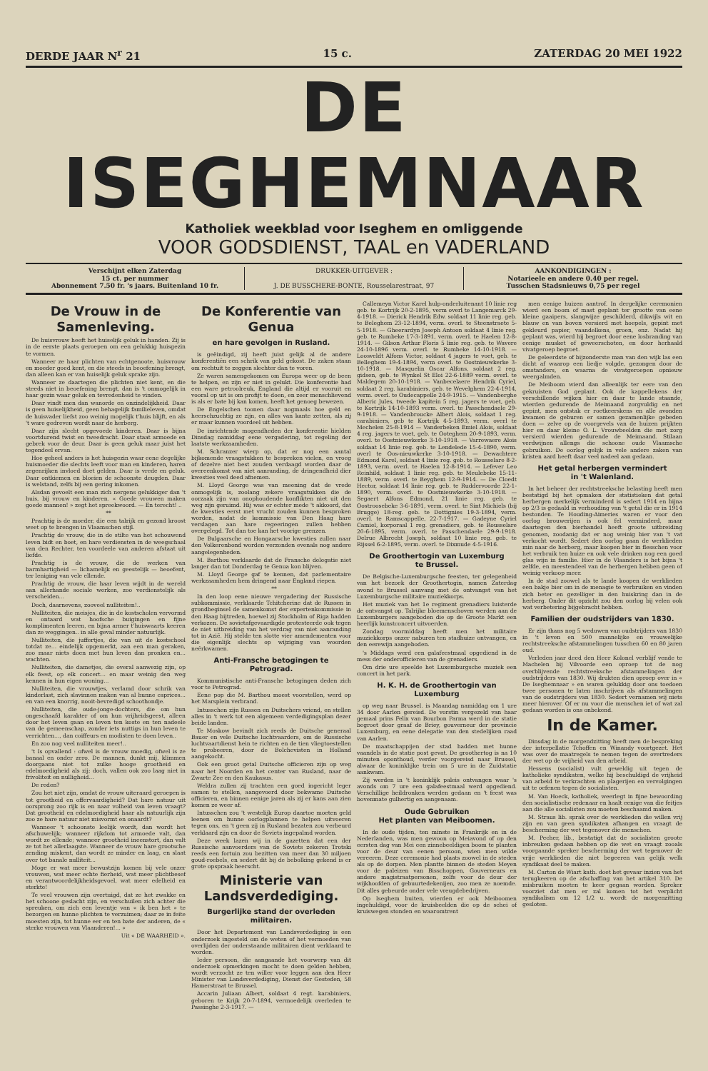DERDE JAAR N<sup>r</sup> 21 15 c. ZATERDAG 20 MEI 1922
DE ISEGHEMNAAR
Katholiek weekblad voor Iseghem en omliggende
VOOR GODSDIENST, TAAL en VADERLAND
Verschijnt elken Zaterdag
15 ct. per nummer
Abonnement 7.50 fr. 's jaars. Buitenland 10 fr.
DRUKKER-UITGEVER :
J. DE BUSSCHERE-BONTE, Rousselarestraat, 97
AANKONDIGINGEN :
Notarieele en andere 0.40 per regel.
Tusschen Stadsnieuws 0,75 per regel
De Vrouw in de Samenleving.
De huisvrouw heeft het huiselijk geluk in handen. Zij is in de eerste plaats geroepen om een gelukkig huisgezin te vormen.
Wanneer ze haar plichten van echtgenoote, huisvrouw en moeder goed kent, en die steeds in beoefening brengt, dan alleen kan er van huiselijk geluk sprake zijn.
Wanneer ze daartegen die plichten niet kent, en die steeds niet in beoefening brengt, dan is 't onmogelijk in haar gezin waar geluk en tevredenheid te vinden.
Daar vindt men dan wanorde en onzindelijkheid. Daar is geen huiselijkheid, geen behagelijk familieleven, omdat de huisvader liefst zoo weinig mogelijk t'huis blijft, en als 't ware gedreven wordt naar de herberg.
Daar zijn slecht opgevoede kinderen. Daar is bijna voortdurend twist en tweedracht. Daar staat armoede en gebrek voor de deur. Daar is geen geluk maar juist het tegendeel ervan.
Hoe geheel anders is het huisgezin waar eene degelijke huismoeder die slechts leeft voor man en kinderen, haren zegenrijken invloed doet gelden. Daar is vrede en geluk. Daar ontkiemen en bloeien de schoonste deugden. Daar is welstand, zelfs bij een gering inkomen.
Alsdan gevoelt een man zich nergens gelukkiger dan 't huis, bij vrouw en kinderen. « Goede vrouwen maken goede mannen! » zegt het spreekwoord. — En terecht! ..
**
Prachtig is de moeder, die een talrijk en gezond kroost weet op te brengen in Vlaamschen stijl.
Prachtig de vrouw, die in de stilte van het schouwend leven bidt en boet, en hare verdiensten in de weegschaal van den Rechter, ten voordeele van anderen afstaat uit liefde.
Prachtig is de vrouw, die de werken van barmhartigheid — lichamelijk en geestelijk — beoefent, ter leniging van vele ellende.
Prachtig de vrouw, die haar leven wijdt in de wereld aan allerhande sociale werken, zoo verdienstelijk als verscheiden...
Doch, daarnevens, zooveel nulliteiten!..
Nulliteiten, die meisjes, die in de kostscholen vervormd en ontaard wat hoofsche buigingen en fijne komplimenten leeren, en bijna armer t'huiswaarts keeren dan ze weggingen.. in alle geval minder natuurlijk.
Nulliteiten, die juffertjes, die van uit de kostschool totdat ze... eindelijk opgemerkt, aan een man geraken, zoo maar niets doen met hun leven dan pronken en... wachten.
Nulliteiten, die dametjes, die overal aanwezig zijn, op elk feest, op elk concert... en maar weinig den weg kennen in hun eigen woning...
Nulliteiten, die vrouwtjes, verlamd door schrik van kinderlast, zich slavinnen maken van al hunne caprices... en van een knorrig, nooit-bevredigd schoothondje.
Nulliteiten, die oude-jonge-dochters, die om hun ongeschaafd karakter of om hun vrijheidsgeest, alleen door het leven gaan en leven ten koste en ten nadeele van de gemeenschap, zonder iets nuttigs in hun leven te verrichten..., dan coiffeurs en modisten te doen leven..
En zoo nog veel nulliteiten meer!..
't Is opvallend : ofwel is de vrouw moedig, ofwel is ze banaal en onder zero. De mannen, dunkt mij, klimmen doorgaans niet tot zulke hooge grootheid en edelmoedigheid als zij; doch, vallen ook zoo laag niet in frivoliteit en nulligheid...
De reden?
Zou het niet zijn, omdat de vrouw uiteraard geroepen is tot grootheid en offervaardigheid? Dat hare natuur uit oorsprong zoo rijk is en naar volheid van leven vraagt? Dat grootheid en edelmoedigheid haar als natuurlijk zijn zoo ze hare natuur niet misvormt en onaardt?
Wanneer 't schoonste leelijk wordt, dan wordt het afschuwelijk; wanneer rijkdom tot armoede valt, dan wordt ze ellende; wanneer grootheid ineenstort, dan valt ze tot het allerlaagste. Wanneer de vrouw hare grootsche zending miskent, dan wordt ze minder en laag, en slaat over tot banale nulliteit...
Moge er wat meer bewustzijn komen bij vele onzer vrouwen, wat meer echte fierheid, wat meer plichtbesef en verantwoordelijkheidsgevoel, wat meer edelheid en sterkte!
Te veel vrouwen zijn overtuigd, dat ze het zwakke en het schoone geslacht zijn, en verschuilen zich achter die spreuken, om zich een leventje van « ik ben het » te bezorgen en hunne plichten te verzuimen; daar ze in feite moesten zijn, tot hunne eer en ten bate der anderen, de « sterke vrouwen van Vlaanderen!... »
Uit « DE WAARHEID ».
De Konferentie van Genua
en hare gevolgen in Rusland.
is geëindigd, zij heeft juist gelijk al de andere konferentiën een schrik van geld gekost. De zaken staan om rechtuit te zeggen slechter dan te voren.
Ze waren samengekomen om Europa weer op de been te helpen, en zijn er niet in gelukt. Die konferentie had een ware petroolreuk, England die altijd er vooruit en vooral op uit is om profijt te doen, en zeer menschlievend is als er bate bij kan komen, heeft het genoeg bewezen.
De Engelschen toonen daar nogmaals hoe geld en heerschzuchtig ze zijn, en alles van kante zetten, als zij er maar kunnen voordeel uit hebben.
De inrichtende mogendheden der konferentie hielden Dinsdag namiddag eene vergadering, tot regeling der laatste werkzaamheden.
M. Schranzer wierp op, dat er nog een aantal bijkomende vraagstukken te bespreken vielen, en vroeg of dezelve niet best zouden verdaagd worden daar de overeenkomst van niet aanranding, de dringendheid dier kwesties veel deed afnemen.
M. Lloyd George was van meening dat de vrede onmogelijk is, zoolang zekere vraagstukken die de oorzaak zijn van onophoudende konflikten niet uit den weg zijn geruimd. Hij was er echter mede 't akkoord, dat de kwesties eerst met vrucht zouden kunnen besproken worden, nadat de kommissie van Den Haag hare verslagen aan hare regeeringen zullen hebben overgelegd. Tot dan toe kan het voorige grenzen.
De Bulgaarsche en Hongaarsche kwesties zullen naar den Volkerenbond worden verzonden evenals nog andere aangelegenheden.
M. Barthou verklaarde dat de Fransche delegatie niet langer dan tot Donderdag te Genua kon blijven.
M. Lloyd George gaf te kennen, dat parlementaire werkzaamheden hem dringend naar England riepen.
**
In den loop eene nieuwe vergadering der Russische subkommissie, verklaarde Tchitcherine dat de Russen in grondbeginsel de samenkomst der expertenkommissie in den Haag bijtreden, hoewel zij Stockholm of Riga hadden verkozen. De sovietafgevaardigde protesteerde ook tegen de niet uitbreiding van het verdrag van niet aanranding tot in Azië. Hij stelde ten slotte vier amendementen voor die eigenlijk slechts op wijziging van woorden neêrkwamen.
Anti-Fransche betogingen te Petrograd.
Kommunistische anti-Fransche betogingen deden zich voor te Petrograd.
Eene pop die M. Barthou moest voorstellen, werd op het Marsplein verbrand.
Intusschen zijn Russen en Duitschers vriend, en stellen alles in 't werk tot een algemeen verdedigingsplan dezer beide landen.
Te Moskow bevindt zich reeds de Duitsche generaal Bauer en vele Duitsche luchtvaarders, om de Russische luchtvaartdienst hein te richten en de tien vliegtoestellen te probeeren, door de Bolchevisten in Holland aangekocht.
Ook een groot getal Duitsche officieren zijn op weg naar het Noorden en het center van Rusland, naar de Zwarte Zee en den Kaukasus.
Weldra zullen zij trachten een goed ingericht leger samen te stellen, aangevoerd door bekwame Duitsche officieren, en binnen eenige jaren als zij er kans aan zien komen ze weer af.
Intusschen zou 't westelijk Europ daartoe moeten geld leenen om hunne oorlogplannen te helpen uitvoeren tegen ons, en 't geen zij in Rusland bezaten zou verbeurd verklaard zijn en door de Soviets ingepalmd worden.
Deze week lazen wij in de gazetten dat een der Russische aanvoerders van de Soviets zekeren Trotski reeds een fortuin zou bezitten van meer dan 30 miljoen goud-roebels, en sedert dit bij de bebolking gekend is er grote opspraak heerscht.
Ministerie van Landsverdediging.
Burgerlijke stand der overleden militairen.
Door het Departement van Landsverdediging is een onderzoek ingesteld om de weten of het vermoeden van overlijden der onderstaande militairen dient verklaard te worden.
Ieder persoon, die aangaande het voorwerp van dit onderzoek opmerkingen mocht te doen gelden hebben, wordt verzocht ze ten willer voor leggen aan den Heer Minister van Landsverdediging, Dienst der Gesteden, 58 Hamerstraat te Brussel.
Accarin Juliaan Albert, soldaat 4 regt. karabiniers, geboren te Krijk 20-7-1894, vermoedelijk overleden te Passinghe 2-3-1917. —
Callemeyn Victor Karel hulp-onderluitenant 10 linie reg geb. te Kortrijk 20-2-1895, verm overl te Langemarck 29-4-1918. — Dierick Hendrik Edw. soldaat 11 linie reg. geb. te Beleghem 23-12-1894, verm. overl. te Steenstraete 5-5-1918. — Gheerardyn Joseph Antoon soldaat 4 linie reg. geb. te Rumbeke 17-3-1891, verm. overl. te Haelen 12-8-1914. — Gilson Arthur Floris 5 linie reg. geb. te Wavere 24-10-1896 verm. overl. te Rumbeke 14-10-1918. — Loosveldt Alfons Victor, soldaat 4 jagers te voet, geb. te Belleghem 19-4-1894, verm overl. te Oostnieuwkerke 3-10-1918. — Masquelin Oscar Alfons, soldaat 2 reg. gidsen, geb. te Wynkel St Eloi 22-6-1889 verm. overl. te Maldegem 20-10-1918. — Vanbecelaere Hendrik Cyriel, soldaat 2 reg. karabiniers, geb. te Wevelghem 22-4-1914, verm. overl. te Oudecappelle 24-9-1915. — Vandenberghe Alberic Jules, tweede kapitein 5 reg. jagers te voet, geb. te Kortrijk 14-10-1893 verm. overl. te Passchendaele 29-9-1918. — Vandenbroucke Albert Alois, soldaat 1 reg. carabiniers, geb te Kortrijk 4-5-1893, verm. overl te Mechelen 25-8-1914 — Vanderbeken Emiel Alois, soldaat 4 reg. jagers te voet, geb. te Ooteghem 20-9-1893, verm. overl. te Oostnieuwkerke 3-10-1918. — Varrewaere Alois soldaat 14 linie reg. geb. te Lendelede 15-4-1890, verm. overl te Oos-nieuwkerke 3-10-1918. — Dewachtere Edmond Karel, soldaat 4 linie reg. geb. te Rousselare 8-2-1893, verm. overl. te Haelen 12-8-1914. — Lefever Leo Reinhild, soldaat 1 linie reg. geb. te Meulebeke 15-11-1889, verm. overl. te Beyghem 12-9-1914. — De Cloedt Hector, soldaat 14 linie reg. geb. te Ruddervoorde 22-1-1890, verm. overl. te Oostnieuwkerke 3-10-1918. — Segaert Alfons Edmond, 21 linie reg. geb. te Oostroosebeke 3-6-1891, verm. overl. te Sint Michiels (bij Brugge) 18-reg. geb. te Dottignies 19-3-1894, verm. overl. te Ramscappelle, 22-7-1917. — Gadeyne Cyriel Camiel, korporaal 1 reg. grenadiers, geb. te Rousselare 20-6-1895, verm. overl. te Passchendaele 29-9-1918. Delrue Albrecht Joseph, soldaat 10 linie reg. geb. te Rijssel 6-2-1895, verm. overl. te Dixmude 4-5-1916.
De Groothertogin van Luxemburg
te Brussel.
De Belgische-Luxemburgsche feesten, ter gelegenheid van het bezoek der Groothertogin, namen Zaterdag avond te Brussel aanvang met de ontvangst van het Luxemburgsche militaire muziekkorps.
Het muziek van het 1e regiment grenadiers luisterde de ontvangst op. Talrijke bloemenschoven werden aan de Luxemburgers aangeboden die op de Groote Markt een heerlijk kunstconcert uitvoerden.
Zondag voormiddag heeft men het militaire muziekkorps onzer naburen ten stadhuize ontvangen, en den eerewijn aangeboden.
's Middags werd een galafeestmaal opgediend in de mess der onderofficieren van de grenadiers.
Om drie ure speelde het Luxemburgsche muziek een concert in het park.
H. K. H. de Groothertogin van Luxemburg
op weg naar Brussel. is Maandag namiddag om 1 ure 34 door Aarlen gereisd. De vorstin vergezeld van haar gemaal prins Felix van Bourbon Parma werd in de statie begroet door graaf de Briey, gouverneur der provincie Luxemburg, en eene delegatie van den stedelijken raad van Aarlen.
De maatschappijen der stad hadden met hunne vaandels in de statie post gevat. De groothertog is na 10 minuten oponthoud, verder voorgereisd naar Brussel, alwaar de koninklijke trein om 5 ure in de Zuidstatie aankwam.
Zij werden in 't koninklijk paleis ontvangen waar 's avonds om 7 ure een galafeestmaal werd opgediend. Verschillige heildronken werden gedaan en 't feest was bovenmate gulhertig en aangenaam.
Oude Gebruiken
Het planten van Meiboomen.
In de oude tijden, ten minste in Frankrijk en in de Nederlanden, was men gewoon op Meiavond of op den eersten dag van Mei een zinnebeeldigen boom te planten voor de deur van eenen persoon, wien men wilde vereeren. Deze ceremonie had plaats zoowel in de steden als op de dorpen. Men plantte binnen de steden Meyen voor de paleizen van Bisschoppen, Gouverneurs en andere magistraatpersonen, zelfs voor de deur der wijkhoofden of gebuurtedekenijen, zoo men ze noemde. Dit alles gebeurde onder vele vreugdebedrijven.
Op Iseghem buiten, wierden er ook Meiboomen ingehuldigd, voor de kruisbeelden die op de schei of kruiswegen stonden en waaromtrent
men eenige huizen aantrof. In dergelijke ceremonien wierd een boom of mast geplant ter grootte van eene kleine gaaipers, slangwijze geschilderd, dikwijls wit en blauw en van boven versierd met hoepels, gepint met gekleurd papier, vaandelkens, groen, enz. Nadat hij geplant was, wierd hij begroet door eene losbranding van eenige musket of geweerschoten, en door herhaald vivatgeroep begroet.
De geleerdste of bijzonderste man van den wijk las een dicht af waarop een liedje volgde, gezongen door de omstanders, en waarna de vivatgeroepen opnieuw weergalmden.
De Meiboom wierd dan alleenlijk ter eere van den gekruisten God geplant. Ook de kappellekens der verschillende wijken hier en daar te lande staande, wierden gedurende de Meimaand zorgvuldig en net gepint, men ontstak er roetkeerskens en alle avonden kwamen de geburen er samen gezamenlijke gebeden doen — zelve op de voorgevels van de huizen prijkten hier en daar kleine O. L. Vrouwbeelden die met zorg versierd wierden gedurende de Meimaand. Stilaan verdwijnen allengs die schoone oude Vlaamsche gebruiken. De oorlog gelijk in vele andere zaken van kristen aard heeft daar veel nadeel aan gedaan.
Het getal herbergen vermindert
in 't Walenland.
In het beheer der rechtstreeksche belasting heeft men bestatigd bij het opmaken der statistieken dat getal herbergen merkelijk verminderd is sedert 1914 en bijna op 2/3 is gedaald in verhouding van 't getal die er in 1914 bestonden. Te Houding-Aimeries waren er voor den oorlog brouwerijen is ook fel verminderd, maar daartegen den bierhandel heeft groote uitbreiding genomen, zoodanig dat er nog weinig bier van 't vat verkocht wordt. Sedert den oorlog gaan de werklieden min naar de herberg, maar koopen bier in flesschen voor het verbruik ten huize en ook vele drinken nog een goed glas wijn in familie. Hier in de Vlaanders is het bijna 't zelfde, en meestendeel van de herbergen hebben geen of weinig verkoop meer.
In de stad zoowel als te lande koopen de werklieden een bakje bier om in de menagie te verbruiken en vinden zich beter en gezelliger in den huiskring dan in de herberg. Onder dit opzicht zou den oorlog bij velen ook wat verbetering bijgebracht hebben.
Familien der oudstrijders van 1830.
Er zijn thans nog 5 weduwen van oudstrijders van 1830 in 't leven en 500 mannelijke en vrouwelijke rechtstreeksche afstammelingen tusschen 60 en 80 jaren oud.
Verleden jaar deed den Heer Kolonel verblijf vende te Machelen bij Vilvoorde een oproep tot de nog overblijvende rechtstreeksche afstammelingen der oudstrijders van 1830. Wij drukten dien oproep over in « De Iseghemnaar » en waren gelukkig door ons toedoen twee personen te laten inschrijven als afstammelingen van de oudstrijders van 1830. Sedert vernamen wij niets meer hierover. Of er nu voor die menschen iet of wat zal gedaan worden is ons onbekend.
In de Kamer.
Dinsdag in de morgendzitting heeft men de bespreking der interpellatie Tchoffen en Winandy voortgezet. Het was over de maatregels te nemen tegen de overtreders der wet op de vrijheid van den arbeid.
Hessens (socialist) vult geweldig uit tegen de katholieke syndikaten, welke hij beschuldigd de vrijheid van arbeid te verkrachten en plagerijen en vervolgingen uit te oefenen tegen de socialisten.
M. Van Hoeck, katholiek, weerlegt in fijne bewoording den socialistische redenaar en haalt eenige van die feitjes aan die alle socialisten zou moeten beschaamd maken.
M. Straus lib. sprak over de werklieden die willen vrij zijn en van geen syndikaten afhangen en vraagt de bescherming der wet tegenover die menschen.
M. Pecher, lib., bestatigt dat de socialisten groote inbreuken gedaan hebben op die wet en vraagt zooals voorgaande spreker bescherming der wet tegenover de vrije werklieden die niet begeeren van gelijk welk syndikaat deel te maken.
M. Carton de Wiart kath. doet het gevaar inzien van het terugkeeren op de afschaffing van het artikel 310. De misbruiken moeten te keer gegaan worden. Spreker voorziet dat men er zal komen tot het verplicht syndikalism om 12 1/2 u. wordt de morgenzitting gesloten.